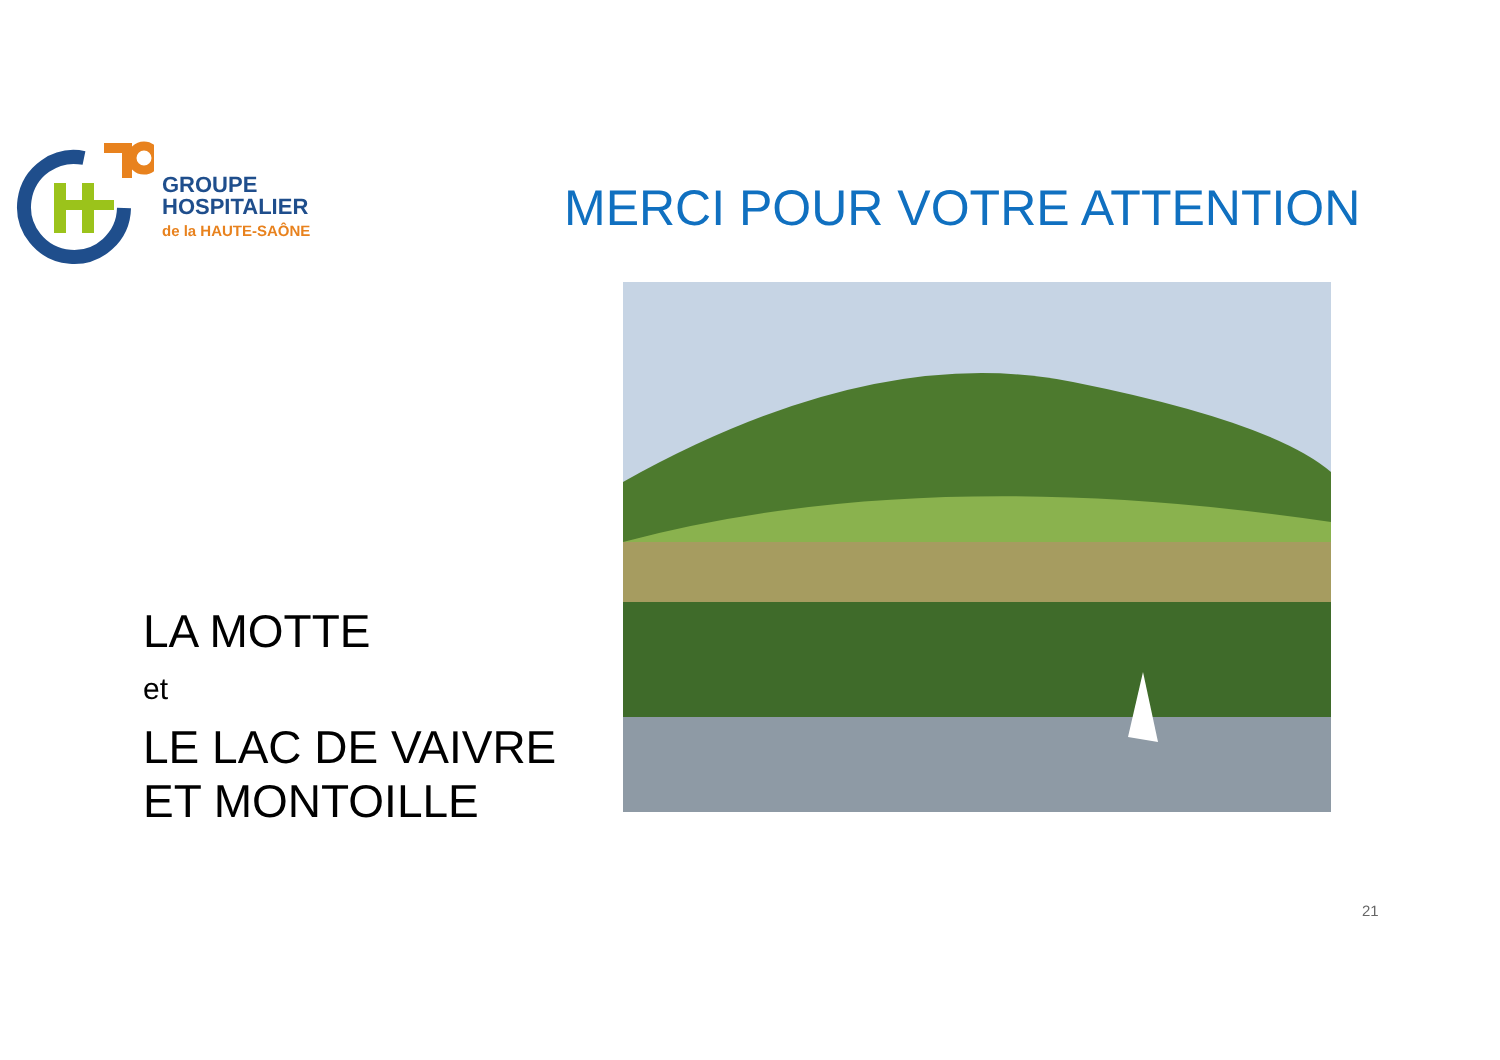GROUPE
HOSPITALIER
de la HAUTE-SAÔNE
MERCI POUR VOTRE ATTENTION
LA MOTTE
et
LE LAC DE VAIVRE
ET MONTOILLE
21